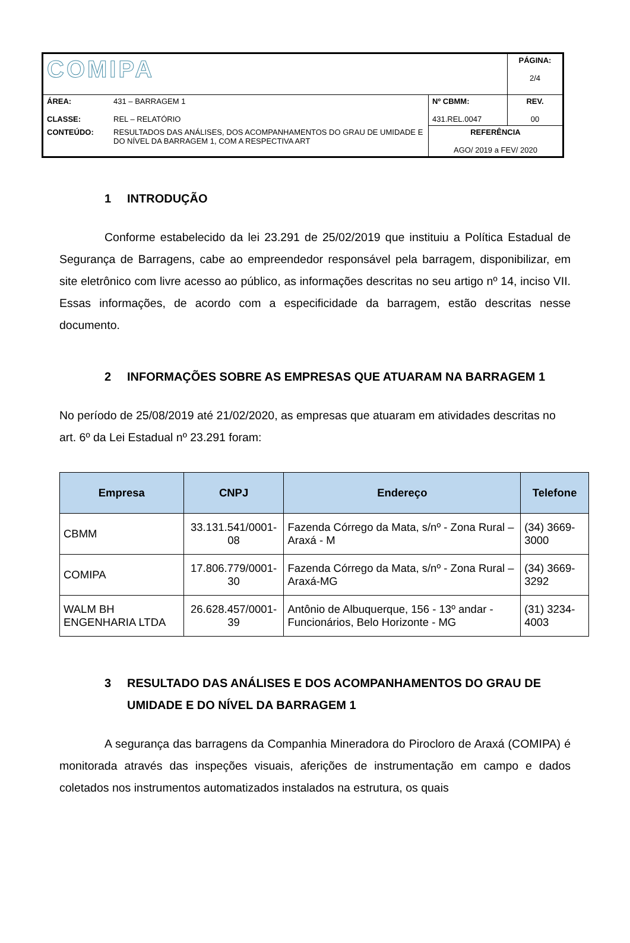| COMIPA | | | PÁGINA: 2/4 |
| ÁREA: CLASSE: | 431 – BARRAGEM 1 REL – RELATÓRIO | Nº CBMM: 431.REL.0047 | REV. 00 |
| CONTEÚDO: | RESULTADOS DAS ANÁLISES, DOS ACOMPANHAMENTOS DO GRAU DE UMIDADE E DO NÍVEL DA BARRAGEM 1, COM A RESPECTIVA ART | REFERÊNCIA AGO/ 2019 a FEV/ 2020 | |
1 INTRODUÇÃO
Conforme estabelecido da lei 23.291 de 25/02/2019 que instituiu a Política Estadual de Segurança de Barragens, cabe ao empreendedor responsável pela barragem, disponibilizar, em site eletrônico com livre acesso ao público, as informações descritas no seu artigo nº 14, inciso VII. Essas informações, de acordo com a especificidade da barragem, estão descritas nesse documento.
2 INFORMAÇÕES SOBRE AS EMPRESAS QUE ATUARAM NA BARRAGEM 1
No período de 25/08/2019 até 21/02/2020, as empresas que atuaram em atividades descritas no art. 6º da Lei Estadual nº 23.291 foram:
| Empresa | CNPJ | Endereço | Telefone |
| --- | --- | --- | --- |
| CBMM | 33.131.541/0001-08 | Fazenda Córrego da Mata, s/nº - Zona Rural – Araxá - M | (34) 3669-3000 |
| COMIPA | 17.806.779/0001-30 | Fazenda Córrego da Mata, s/nº - Zona Rural – Araxá-MG | (34) 3669-3292 |
| WALM BH ENGENHARIA LTDA | 26.628.457/0001-39 | Antônio de Albuquerque, 156 - 13º andar - Funcionários, Belo Horizonte - MG | (31) 3234-4003 |
3 RESULTADO DAS ANÁLISES E DOS ACOMPANHAMENTOS DO GRAU DE UMIDADE E DO NÍVEL DA BARRAGEM 1
A segurança das barragens da Companhia Mineradora do Pirocloro de Araxá (COMIPA) é monitorada através das inspeções visuais, aferições de instrumentação em campo e dados coletados nos instrumentos automatizados instalados na estrutura, os quais